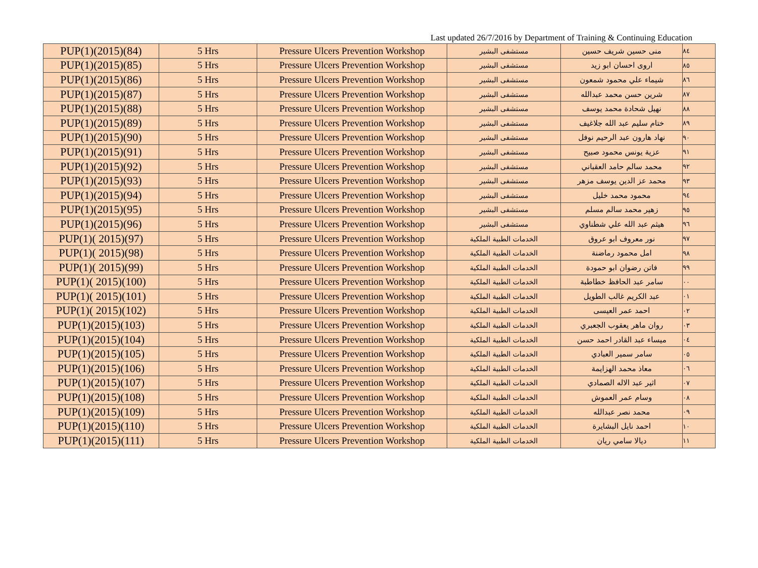Last updated 26/7/2016 by Department of Training & Continuing Education
| PUP(1)(2015)(84) | 5 Hrs | Pressure Ulcers Prevention Workshop | مستشفى البشير | منى حسين شريف حسين | ٨٤ |
| PUP(1)(2015)(85) | 5 Hrs | Pressure Ulcers Prevention Workshop | مستشفى البشير | اروى احسان ابو زيد | ٨٥ |
| PUP(1)(2015)(86) | 5 Hrs | Pressure Ulcers Prevention Workshop | مستشفى البشير | شيماء علي محمود شمعون | ٨٦ |
| PUP(1)(2015)(87) | 5 Hrs | Pressure Ulcers Prevention Workshop | مستشفى البشير | شرين حسن محمد عبدالله | ٨٧ |
| PUP(1)(2015)(88) | 5 Hrs | Pressure Ulcers Prevention Workshop | مستشفى البشير | نهيل شحادة محمد يوسف | ٨٨ |
| PUP(1)(2015)(89) | 5 Hrs | Pressure Ulcers Prevention Workshop | مستشفى البشير | ختام سليم عبد الله جلاغيف | ٨٩ |
| PUP(1)(2015)(90) | 5 Hrs | Pressure Ulcers Prevention Workshop | مستشفى البشير | نهاد هارون عبد الرحيم نوفل | ٩٠ |
| PUP(1)(2015)(91) | 5 Hrs | Pressure Ulcers Prevention Workshop | مستشفى البشير | عزية يونس محمود صبيح | ٩١ |
| PUP(1)(2015)(92) | 5 Hrs | Pressure Ulcers Prevention Workshop | مستشفى البشير | محمد سالم حامد العقباني | ٩٢ |
| PUP(1)(2015)(93) | 5 Hrs | Pressure Ulcers Prevention Workshop | مستشفى البشير | محمد عز الدين يوسف مزهر | ٩٣ |
| PUP(1)(2015)(94) | 5 Hrs | Pressure Ulcers Prevention Workshop | مستشفى البشير | محمود محمد خليل | ٩٤ |
| PUP(1)(2015)(95) | 5 Hrs | Pressure Ulcers Prevention Workshop | مستشفى البشير | زهير محمد سالم مسلم | ٩٥ |
| PUP(1)(2015)(96) | 5 Hrs | Pressure Ulcers Prevention Workshop | مستشفى البشير | هيثم عبد الله علي شطناوي | ٩٦ |
| PUP(1)( 2015)(97) | 5 Hrs | Pressure Ulcers Prevention Workshop | الخدمات الطبية الملكية | نور معروف ابو عروق | ٩٧ |
| PUP(1)( 2015)(98) | 5 Hrs | Pressure Ulcers Prevention Workshop | الخدمات الطبية الملكية | امل محمود رماضنة | ٩٨ |
| PUP(1)( 2015)(99) | 5 Hrs | Pressure Ulcers Prevention Workshop | الخدمات الطبية الملكية | فاتن رضوان ابو حمودة | ٩٩ |
| PUP(1)( 2015)(100) | 5 Hrs | Pressure Ulcers Prevention Workshop | الخدمات الطبية الملكية | سامر عبد الحافظ خطاطبة | ٠٠ |
| PUP(1)( 2015)(101) | 5 Hrs | Pressure Ulcers Prevention Workshop | الخدمات الطبية الملكية | عبد الكريم غالب الطويل | ٠١ |
| PUP(1)( 2015)(102) | 5 Hrs | Pressure Ulcers Prevention Workshop | الخدمات الطبية الملكية | احمد عمر العيسى | ٠٢ |
| PUP(1)(2015)(103) | 5 Hrs | Pressure Ulcers Prevention Workshop | الخدمات الطبية الملكية | روان ماهر يعقوب الجعبري | ٠٣ |
| PUP(1)(2015)(104) | 5 Hrs | Pressure Ulcers Prevention Workshop | الخدمات الطبية الملكية | ميساء عبد القادر احمد حسن | ٠٤ |
| PUP(1)(2015)(105) | 5 Hrs | Pressure Ulcers Prevention Workshop | الخدمات الطبية الملكية | سامر سمير العبادي | ٠٥ |
| PUP(1)(2015)(106) | 5 Hrs | Pressure Ulcers Prevention Workshop | الخدمات الطبية الملكية | معاذ محمد الهزايمة | ٠٦ |
| PUP(1)(2015)(107) | 5 Hrs | Pressure Ulcers Prevention Workshop | الخدمات الطبية الملكية | اثير عبد الاله الصمادي | ٠٧ |
| PUP(1)(2015)(108) | 5 Hrs | Pressure Ulcers Prevention Workshop | الخدمات الطبية الملكية | وسام عمر العموش | ٠٨ |
| PUP(1)(2015)(109) | 5 Hrs | Pressure Ulcers Prevention Workshop | الخدمات الطبية الملكية | محمد نصر عبدالله | ٠٩ |
| PUP(1)(2015)(110) | 5 Hrs | Pressure Ulcers Prevention Workshop | الخدمات الطبية الملكية | احمد نايل البشايرة | ١٠ |
| PUP(1)(2015)(111) | 5 Hrs | Pressure Ulcers Prevention Workshop | الخدمات الطبية الملكية | ديالا سامي ريان | ١١ |